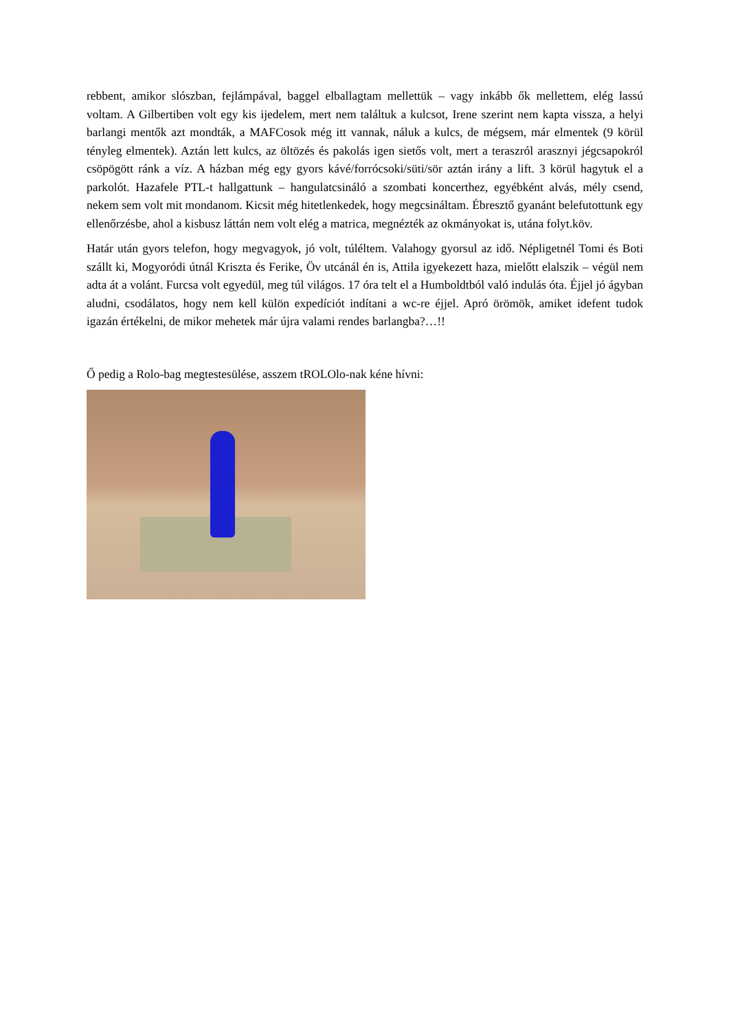rebbent, amikor slószban, fejlámpával, baggel elballagtam mellettük – vagy inkább ők mellettem, elég lassú voltam. A Gilbertiben volt egy kis ijedelem, mert nem találtuk a kulcsot, Irene szerint nem kapta vissza, a helyi barlangi mentők azt mondták, a MAFCosok még itt vannak, náluk a kulcs, de mégsem, már elmentek (9 körül tényleg elmentek). Aztán lett kulcs, az öltözés és pakolás igen sietős volt, mert a teraszról arasznyi jégcsapokról csöpögött ránk a víz. A házban még egy gyors kávé/forrócsoki/süti/sör aztán irány a lift. 3 körül hagytuk el a parkolót. Hazafele PTL-t hallgattunk – hangulatcsináló a szombati koncerthez, egyébként alvás, mély csend, nekem sem volt mit mondanom. Kicsit még hitetlenkedek, hogy megcsináltam. Ébresztő gyanánt belefutottunk egy ellenőrzésbe, ahol a kisbusz láttán nem volt elég a matrica, megnézték az okmányokat is, utána folyt.köv.
Határ után gyors telefon, hogy megvagyok, jó volt, túléltem. Valahogy gyorsul az idő. Népligetnél Tomi és Boti szállt ki, Mogyoródi útnál Kriszta és Ferike, Öv utcánál én is, Attila igyekezett haza, mielőtt elalszik – végül nem adta át a volánt. Furcsa volt egyedül, meg túl világos. 17 óra telt el a Humboldtból való indulás óta. Éjjel jó ágyban aludni, csodálatos, hogy nem kell külön expedíciót indítani a wc-re éjjel. Apró örömök, amiket idefent tudok igazán értékelni, de mikor mehetek már újra valami rendes barlangba?…!!
Ő pedig a Rolo-bag megtestesülése, asszem tROLOlo-nak kéne hívni: